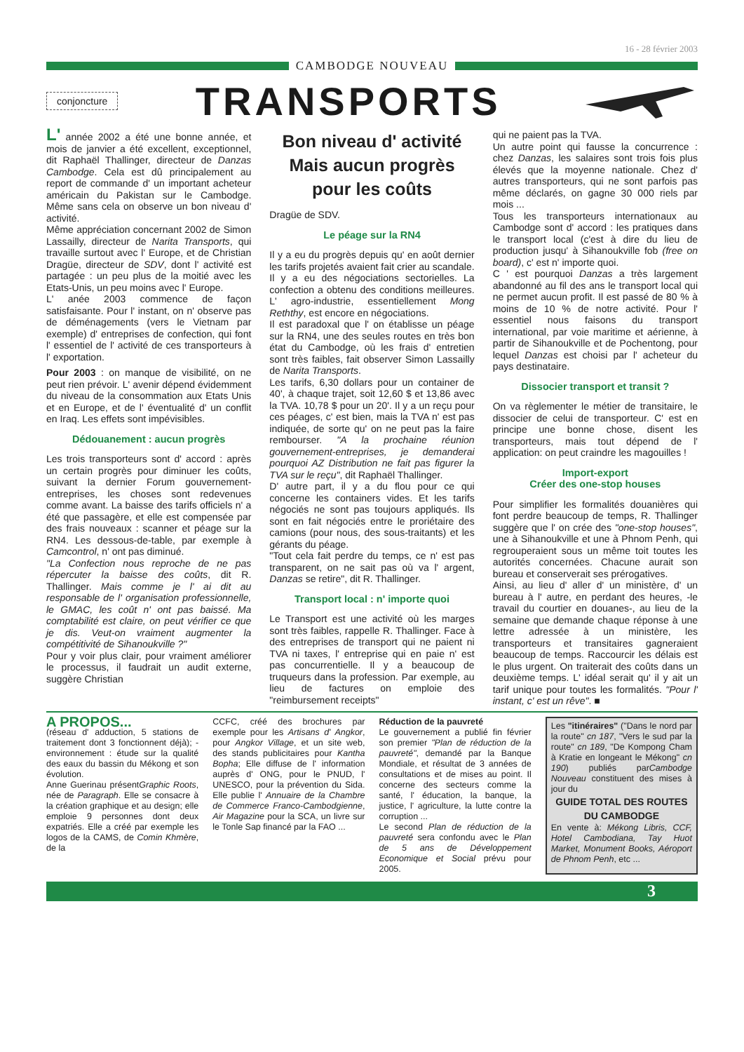16 - 28 février 2003
CAMBODGE NOUVEAU
conjoncture
TRANSPORTS
L' année 2002 a été une bonne année, et mois de janvier a été excellent, exceptionnel, dit Raphaël Thallinger, directeur de Danzas Cambodge. Cela est dû principalement au report de commande d' un important acheteur américain du Pakistan sur le Cambodge. Même sans cela on observe un bon niveau d' activité.
Même appréciation concernant 2002 de Simon Lassailly, directeur de Narita Transports, qui travaille surtout avec l' Europe, et de Christian Dragüe, directeur de SDV, dont l' activité est partagée : un peu plus de la moitié avec les Etats-Unis, un peu moins avec l' Europe.
L' anée 2003 commence de façon satisfaisante. Pour l' instant, on n' observe pas de déménagements (vers le Vietnam par exemple) d' entreprises de confection, qui font l' essentiel de l' activité de ces transporteurs à l' exportation.
Pour 2003 : on manque de visibilité, on ne peut rien prévoir. L' avenir dépend évidemment du niveau de la consommation aux Etats Unis et en Europe, et de l' éventualité d' un conflit en Iraq. Les effets sont impévisibles.
Dédouanement : aucun progrès
Les trois transporteurs sont d' accord : après un certain progrès pour diminuer les coûts, suivant la dernier Forum gouvernement-entreprises, les choses sont redevenues comme avant. La baisse des tarifs officiels n' a été que passagère, et elle est compensée par des frais nouveaux : scanner et péage sur la RN4. Les dessous-de-table, par exemple à Camcontrol, n' ont pas diminué.
"La Confection nous reproche de ne pas répercuter la baisse des coûts, dit R. Thallinger. Mais comme je l' ai dit au responsable de l' organisation professionnelle, le GMAC, les coût n' ont pas baissé. Ma comptabilité est claire, on peut vérifier ce que je dis. Veut-on vraiment augmenter la compétitivité de Sihanoukville ?"
Pour y voir plus clair, pour vraiment améliorer le processus, il faudrait un audit externe, suggère Christian
Bon niveau d' activité Mais aucun progrès pour les coûts
Dragüe de SDV.
Le péage sur la RN4
Il y a eu du progrès depuis qu' en août dernier les tarifs projetés avaient fait crier au scandale. Il y a eu des négociations sectorielles. La confection a obtenu des conditions meilleures. L' agro-industrie, essentiellement Mong Reththy, est encore en négociations.
Il est paradoxal que l' on établisse un péage sur la RN4, une des seules routes en très bon état du Cambodge, où les frais d' entretien sont très faibles, fait observer Simon Lassailly de Narita Transports.
Les tarifs, 6,30 dollars pour un container de 40', à chaque trajet, soit 12,60 $ et 13,86 avec la TVA. 10,78 $ pour un 20'. Il y a un reçu pour ces péages, c' est bien, mais la TVA n' est pas indiquée, de sorte qu' on ne peut pas la faire rembourser. "A la prochaine réunion gouvernement-entreprises, je demanderai pourquoi AZ Distribution ne fait pas figurer la TVA sur le reçu", dit Raphaël Thallinger.
D' autre part, il y a du flou pour ce qui concerne les containers vides. Et les tarifs négociés ne sont pas toujours appliqués. Ils sont en fait négociés entre le proriétaire des camions (pour nous, des sous-traitants) et les gérants du péage.
"Tout cela fait perdre du temps, ce n' est pas transparent, on ne sait pas où va l' argent, Danzas se retire", dit R. Thallinger.
Transport local : n' importe quoi
Le Transport est une activité où les marges sont très faibles, rappelle R. Thallinger. Face à des entreprises de transport qui ne paient ni TVA ni taxes, l' entreprise qui en paie n' est pas concurrentielle. Il y a beaucoup de truqueurs dans la profession. Par exemple, au lieu de factures on emploie des "reimbursement receipts"
qui ne paient pas la TVA.
Un autre point qui fausse la concurrence : chez Danzas, les salaires sont trois fois plus élevés que la moyenne nationale. Chez d' autres transporteurs, qui ne sont parfois pas même déclarés, on gagne 30 000 riels par mois ...
Tous les transporteurs internationaux au Cambodge sont d' accord : les pratiques dans le transport local (c'est à dire du lieu de production jusqu' à Sihanoukville fob (free on board), c' est n' importe quoi.
C ' est pourquoi Danzas a très largement abandonné au fil des ans le transport local qui ne permet aucun profit. Il est passé de 80 % à moins de 10 % de notre activité. Pour l' essentiel nous faisons du transport international, par voie maritime et aérienne, à partir de Sihanoukville et de Pochentong, pour lequel Danzas est choisi par l' acheteur du pays destinataire.
Dissocier transport et transit ?
On va règlementer le métier de transitaire, le dissocier de celui de transporteur. C' est en principe une bonne chose, disent les transporteurs, mais tout dépend de l' application: on peut craindre les magouilles !
Import-export
Créer des one-stop houses
Pour simplifier les formalités douanières qui font perdre beaucoup de temps, R. Thallinger suggère que l' on crée des "one-stop houses", une à Sihanoukville et une à Phnom Penh, qui regrouperaient sous un même toit toutes les autorités concernées. Chacune aurait son bureau et conserverait ses prérogatives.
Ainsi, au lieu d' aller d' un ministère, d' un bureau à l' autre, en perdant des heures, -le travail du courtier en douanes-, au lieu de la semaine que demande chaque réponse à une lettre adressée à un ministère, les transporteurs et transitaires gagneraient beaucoup de temps. Raccourcir les délais est le plus urgent. On traiterait des coûts dans un deuxième temps. L' idéal serait qu' il y ait un tarif unique pour toutes les formalités. "Pour l' instant, c' est un rêve". ■
A PROPOS...
(réseau d' adduction, 5 stations de traitement dont 3 fonctionnent déjà); - environnement : étude sur la qualité des eaux du bassin du Mékong et son évolution.
Anne Guerinau présentGraphic Roots, née de Paragraph. Elle se consacre à la création graphique et au design; elle emploie 9 personnes dont deux expatriés. Elle a créé par exemple les logos de la CAMS, de Comin Khmère, de la
CCFC, créé des brochures par exemple pour les Artisans d' Angkor, pour Angkor Village, et un site web, des stands publicitaires pour Kantha Bopha; Elle diffuse de l' information auprès d' ONG, pour le PNUD, l' UNESCO, pour la prévention du Sida. Elle publie l' Annuaire de la Chambre de Commerce Franco-Cambodgienne, Air Magazine pour la SCA, un livre sur le Tonle Sap financé par la FAO ...
Réduction de la pauvreté
Le gouvernement a publié fin février son premier "Plan de réduction de la pauvreté", demandé par la Banque Mondiale, et résultat de 3 années de consultations et de mises au point. Il concerne des secteurs comme la santé, l' éducation, la banque, la justice, l' agriculture, la lutte contre la corruption ...
Le second Plan de réduction de la pauvreté sera confondu avec le Plan de 5 ans de Développement Economique et Social prévu pour 2005.
Les "itinéraires" ("Dans le nord par la route" cn 187, "Vers le sud par la route" cn 189, "De Kompong Cham à Kratie en longeant le Mékong" cn 190) publiés parCambodge Nouveau constituent des mises à jour du
GUIDE TOTAL DES ROUTES DU CAMBODGE
En vente à: Mékong Libris, CCF, Hotel Cambodiana, Tay Huot Market, Monument Books, Aéroport de Phnom Penh, etc ...
3